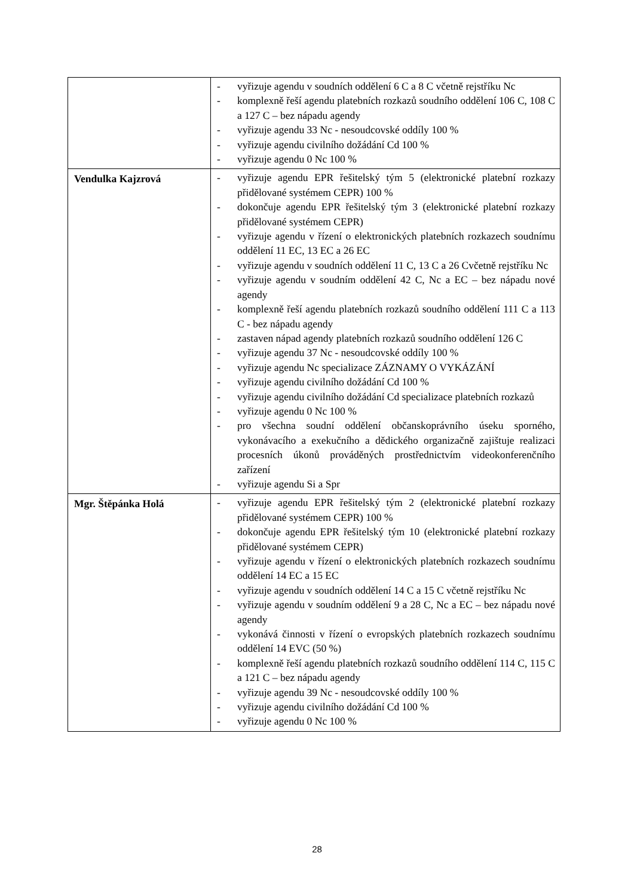| | - vyřizuje agendu v soudních oddělení 6 C a 8 C včetně rejstříku Nc - komplexně řeší agendu platebních rozkazů soudního oddělení 106 C, 108 C a 127 C – bez nápadu agendy - vyřizuje agendu 33 Nc - nesoudcovské oddíly 100 % - vyřizuje agendu civilního dožádání Cd 100 % - vyřizuje agendu 0 Nc 100 % |
| Vendulka Kajzrová | - vyřizuje agendu EPR řešitelský tým 5 (elektronické platební rozkazy přidělované systémem CEPR) 100 % - dokončuje agendu EPR řešitelský tým 3 (elektronické platební rozkazy přidělované systémem CEPR) - vyřizuje agendu v řízení o elektronických platebních rozkazech soudnímu oddělení 11 EC, 13 EC a 26 EC - vyřizuje agendu v soudních oddělení 11 C, 13 C a 26 Cvčetně rejstříku Nc - vyřizuje agendu v soudním oddělení 42 C, Nc a EC – bez nápadu nové agendy - komplexně řeší agendu platebních rozkazů soudního oddělení 111 C a 113 C - bez nápadu agendy - zastaven nápad agendy platebních rozkazů soudního oddělení 126 C - vyřizuje agendu 37 Nc - nesoudcovské oddíly 100 % - vyřizuje agendu Nc specializace ZÁZNAMY O VYKÁZÁNÍ - vyřizuje agendu civilního dožádání Cd 100 % - vyřizuje agendu civilního dožádání Cd specializace platebních rozkazů - vyřizuje agendu 0 Nc 100 % - pro všechna soudní oddělení občanskoprávního úseku sporného, vykonávacího a exekučního a dědického organizačně zajištuje realizaci procesních úkonů prováděných prostřednictvím videokonferenčního zařízení - vyřizuje agendu Si a Spr |
| Mgr. Štěpánka Holá | - vyřizuje agendu EPR řešitelský tým 2 (elektronické platební rozkazy přidělované systémem CEPR) 100 % - dokončuje agendu EPR řešitelský tým 10 (elektronické platební rozkazy přidělované systémem CEPR) - vyřizuje agendu v řízení o elektronických platebních rozkazech soudnímu oddělení 14 EC a 15 EC - vyřizuje agendu v soudních oddělení 14 C a 15 C včetně rejstříku Nc - vyřizuje agendu v soudním oddělení 9 a 28 C, Nc a EC – bez nápadu nové agendy - vykonává činnosti v řízení o evropských platebních rozkazech soudnímu oddělení 14 EVC (50 %) - komplexně řeší agendu platebních rozkazů soudního oddělení 114 C, 115 C a 121 C – bez nápadu agendy - vyřizuje agendu 39 Nc - nesoudcovské oddíly 100 % - vyřizuje agendu civilního dožádání Cd 100 % - vyřizuje agendu 0 Nc 100 % |
28